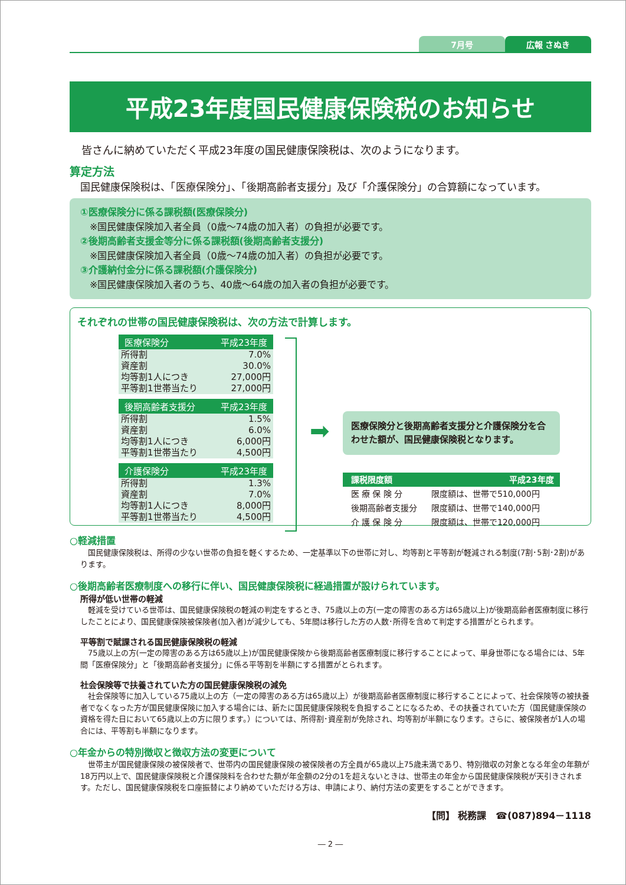7月号 広報 さぬき
平成23年度国民健康保険税のお知らせ
皆さんに納めていただく平成23年度の国民健康保険税は、次のようになります。
算定方法
国民健康保険税は、「医療保険分」、「後期高齢者支援分」及び「介護保険分」の合算額になっています。
①医療保険分に係る課税額(医療保険分)
　※国民健康保険加入者全員（0歳～74歳の加入者）の負担が必要です。
②後期高齢者支援金等分に係る課税額(後期高齢者支援分)
　※国民健康保険加入者全員（0歳～74歳の加入者）の負担が必要です。
③介護納付金分に係る課税額(介護保険分)
　※国民健康保険加入者のうち、40歳～64歳の加入者の負担が必要です。
それぞれの世帯の国民健康保険税は、次の方法で計算します。
| 医療保険分 | 平成23年度 |
| --- | --- |
| 所得割 | 7.0% |
| 資産割 | 30.0% |
| 均等割1人につき | 27,000円 |
| 平等割1世帯当たり | 27,000円 |
| 後期高齢者支援分 | 平成23年度 |
| --- | --- |
| 所得割 | 1.5% |
| 資産割 | 6.0% |
| 均等割1人につき | 6,000円 |
| 平等割1世帯当たり | 4,500円 |
| 介護保険分 | 平成23年度 |
| --- | --- |
| 所得割 | 1.3% |
| 資産割 | 7.0% |
| 均等割1人につき | 8,000円 |
| 平等割1世帯当たり | 4,500円 |
➡
医療保険分と後期高齢者支援分と介護保険分を合わせた額が、国民健康保険税となります。
| 課税限度額 | 平成23年度 |
| --- | --- |
| 医 療 保 険 分 | 限度額は、世帯で510,000円 |
| 後期高齢者支援分 | 限度額は、世帯で140,000円 |
| 介 護 保 険 分 | 限度額は、世帯で120,000円 |
○軽減措置
　国民健康保険税は、所得の少ない世帯の負担を軽くするため、一定基準以下の世帯に対し、均等割と平等割が軽減される制度(7割･5割･2割)があります。
○後期高齢者医療制度への移行に伴い、国民健康保険税に経過措置が設けられています。
所得が低い世帯の軽減
　軽減を受けている世帯は、国民健康保険税の軽減の判定をするとき、75歳以上の方(一定の障害のある方は65歳以上)が後期高齢者医療制度に移行したことにより、国民健康保険被保険者(加入者)が減少しても、5年間は移行した方の人数･所得を含めて判定する措置がとられます。
平等割で賦課される国民健康保険税の軽減
　75歳以上の方(一定の障害のある方は65歳以上)が国民健康保険から後期高齢者医療制度に移行することによって、単身世帯になる場合には、5年間「医療保険分」と「後期高齢者支援分」に係る平等割を半額にする措置がとられます。
社会保険等で扶養されていた方の国民健康保険税の減免
　社会保険等に加入している75歳以上の方（一定の障害のある方は65歳以上）が後期高齢者医療制度に移行することによって、社会保険等の被扶養者でなくなった方が国民健康保険に加入する場合には、新たに国民健康保険税を負担することになるため、その扶養されていた方（国民健康保険の資格を得た日において65歳以上の方に限ります。）については、所得割･資産割が免除され、均等割が半額になります。さらに、被保険者が1人の場合には、平等割も半額になります。
○年金からの特別徴収と徴収方法の変更について
　世帯主が国民健康保険の被保険者で、世帯内の国民健康保険の被保険者の方全員が65歳以上75歳未満であり、特別徴収の対象となる年金の年額が18万円以上で、国民健康保険税と介護保険料を合わせた額が年金額の2分の1を超えないときは、世帯主の年金から国民健康保険税が天引きされます。ただし、国民健康保険税を口座振替により納めていただける方は、申請により、納付方法の変更をすることができます。
【問】 税務課　☎(087)894－1118
― 2 ―